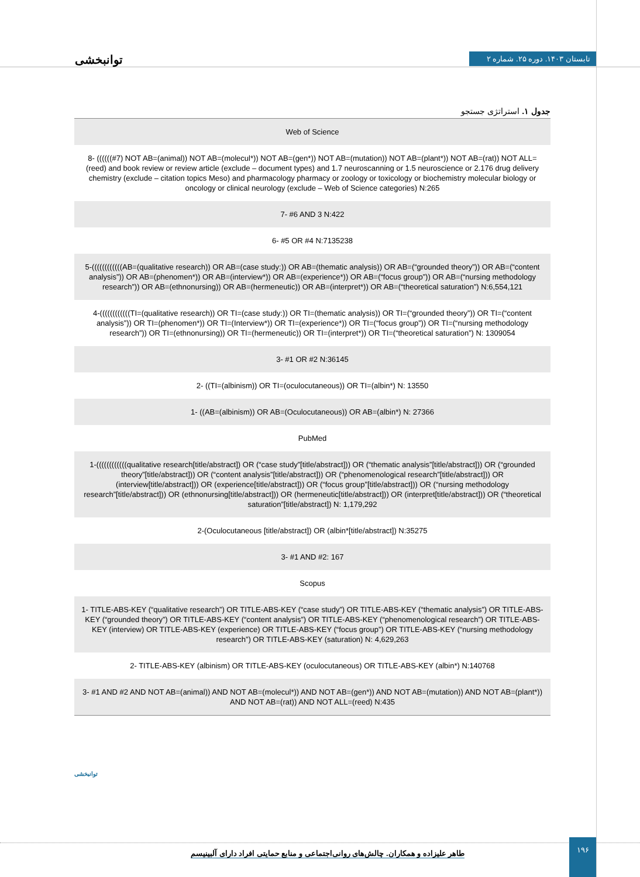توانبخشی تابستان ۱۴۰۳. دوره ۲۵. شماره ۲
جدول ۱. استراتژی جستجو
| Web of Science |
| 8- ((((((#7) NOT AB=(animal)) NOT AB=(molecul*)) NOT AB=(gen*)) NOT AB=(mutation)) NOT AB=(plant*)) NOT AB=(rat)) NOT ALL=(reed) and book review or review article (exclude – document types) and 1.7 neuroscanning or 1.5 neuroscience or 2.176 drug delivery chemistry (exclude – citation topics Meso) and pharmacology pharmacy or zoology or toxicology or biochemistry molecular biology or oncology or clinical neurology (exclude – Web of Science categories) N:265 |
| 7- #6 AND 3 N:422 |
| 6- #5 OR #4 N:7135238 |
| 5-((((((((((((AB=(qualitative research)) OR AB=(case study:)) OR AB=(thematic analysis)) OR AB=(“grounded theory”)) OR AB=(“content analysis”)) OR AB=(phenomen*)) OR AB=(interview*)) OR AB=(experience*)) OR AB=(“focus group”)) OR AB=(“nursing methodology research”)) OR AB=(ethnonursing)) OR AB=(hermeneutic)) OR AB=(interpret*)) OR AB=(“theoretical saturation”) N:6,554,121 |
| 4-((((((((((((TI=(qualitative research)) OR TI=(case study:)) OR TI=(thematic analysis)) OR TI=(“grounded theory”)) OR TI=(“content analysis”)) OR TI=(phenomen*)) OR TI=(Interview*)) OR TI=(experience*)) OR TI=(“focus group”)) OR TI=(“nursing methodology research”)) OR TI=(ethnonursing)) OR TI=(hermeneutic)) OR TI=(interpret*)) OR TI=(“theoretical saturation”) N: 1309054 |
| 3- #1 OR #2 N:36145 |
| 2- ((TI=(albinism)) OR TI=(oculocutaneous)) OR TI=(albin*) N: 13550 |
| 1- ((AB=(albinism)) OR AB=(Oculocutaneous)) OR AB=(albin*) N: 27366 |
| PubMed |
| 1-((((((((((((qualitative research[title/abstract]) OR (“case study”[title/abstract])) OR (“thematic analysis”[title/abstract])) OR (“grounded theory”[title/abstract])) OR (“content analysis”[title/abstract])) OR (“phenomenological research”[title/abstract])) OR (interview[title/abstract])) OR (experience[title/abstract])) OR (“focus group”[title/abstract])) OR (“nursing methodology research”[title/abstract])) OR (ethnonursing[title/abstract])) OR (hermeneutic[title/abstract])) OR (interpret[title/abstract])) OR (“theoretical saturation”[title/abstract]) N: 1,179,292 |
| 2-(Oculocutaneous [title/abstract]) OR (albin*[title/abstract]) N:35275 |
| 3- #1 AND #2: 167 |
| Scopus |
| 1- TITLE-ABS-KEY (“qualitative research”) OR TITLE-ABS-KEY (“case study”) OR TITLE-ABS-KEY (“thematic analysis”) OR TITLE-ABS-KEY (“grounded theory”) OR TITLE-ABS-KEY (“content analysis”) OR TITLE-ABS-KEY (“phenomenological research”) OR TITLE-ABS-KEY (interview) OR TITLE-ABS-KEY (experience) OR TITLE-ABS-KEY (“focus group”) OR TITLE-ABS-KEY (“nursing methodology research”) OR TITLE-ABS-KEY (saturation) N: 4,629,263 |
| 2- TITLE-ABS-KEY (albinism) OR TITLE-ABS-KEY (oculocutaneous) OR TITLE-ABS-KEY (albin*) N:140768 |
| 3- #1 AND #2 AND NOT AB=(animal)) AND NOT AB=(molecul*)) AND NOT AB=(gen*)) AND NOT AB=(mutation)) AND NOT AB=(plant*)) AND NOT AB=(rat)) AND NOT ALL=(reed) N:435 |
توانبخشی
طاهر علیزاده و همکاران. چالش‌های روانی‌اجتماعی و منابع حمایتی افراد دارای آلبینیسم
۱۹۶